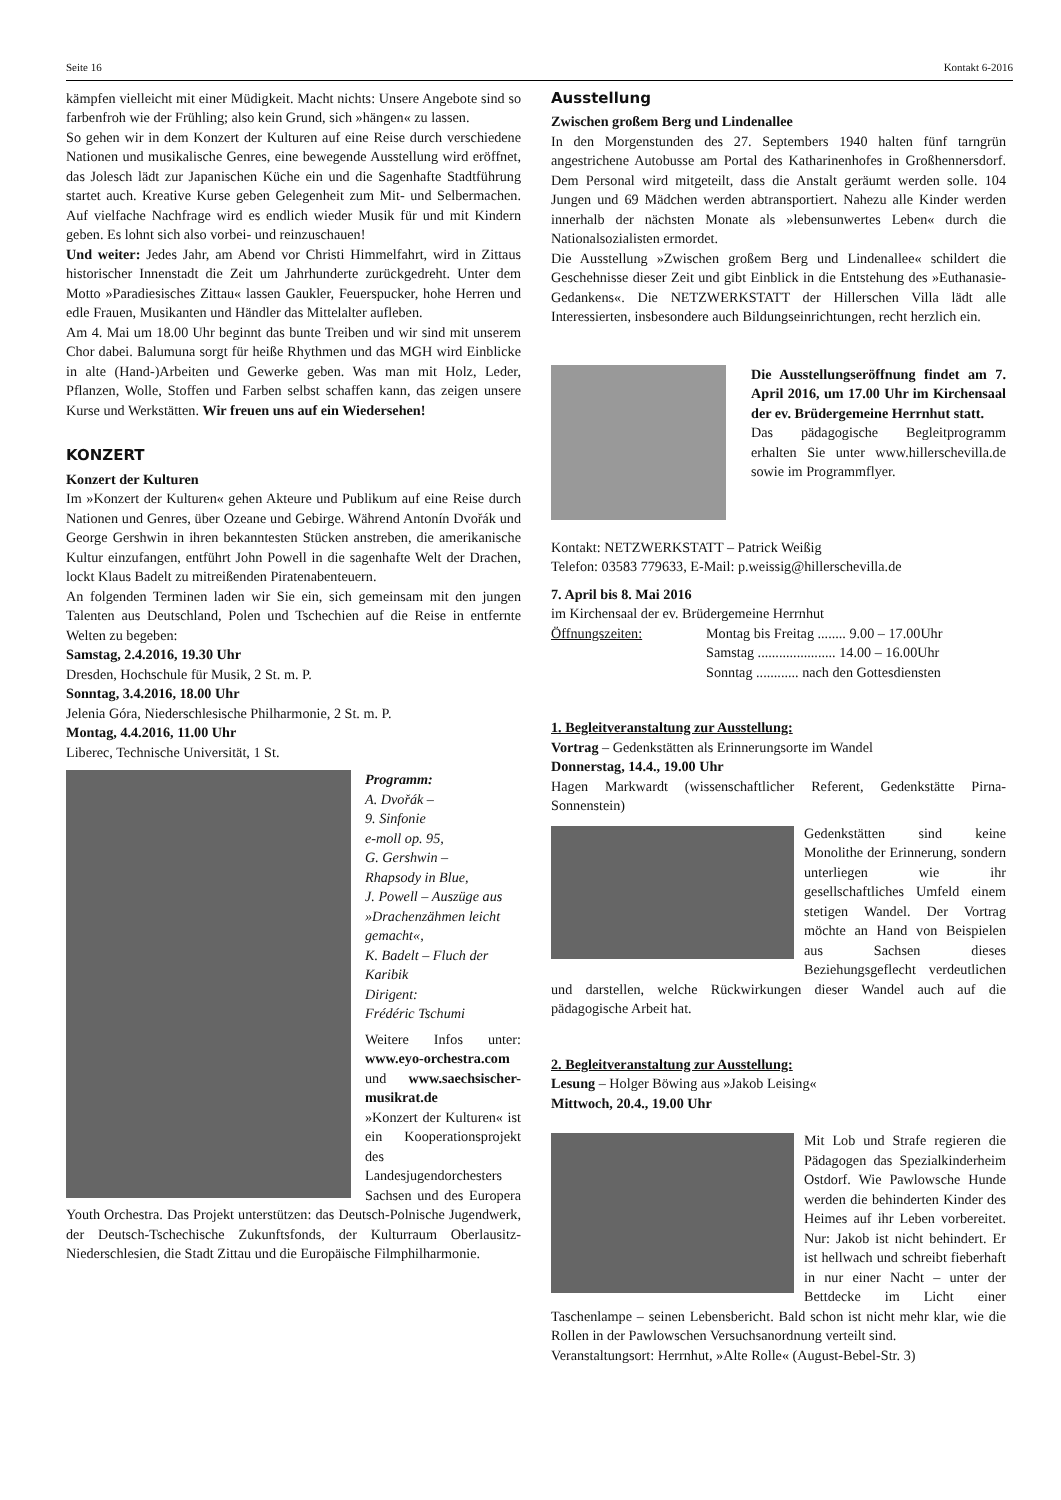Seite 16 Kontakt 6-2016
kämpfen vielleicht mit einer Müdigkeit. Macht nichts: Unsere Angebote sind so farbenfroh wie der Frühling; also kein Grund, sich »hängen« zu lassen.
So gehen wir in dem Konzert der Kulturen auf eine Reise durch verschiedene Nationen und musikalische Genres, eine bewegende Ausstellung wird eröffnet, das Jolesch lädt zur Japanischen Küche ein und die Sagenhafte Stadtführung startet auch. Kreative Kurse geben Gelegenheit zum Mit- und Selbermachen. Auf vielfache Nachfrage wird es endlich wieder Musik für und mit Kindern geben. Es lohnt sich also vorbei- und reinzuschauen!
Und weiter: Jedes Jahr, am Abend vor Christi Himmelfahrt, wird in Zittaus historischer Innenstadt die Zeit um Jahrhunderte zurückgedreht. Unter dem Motto »Paradiesisches Zittau« lassen Gaukler, Feuerspucker, hohe Herren und edle Frauen, Musikanten und Händler das Mittelalter aufleben.
Am 4. Mai um 18.00 Uhr beginnt das bunte Treiben und wir sind mit unserem Chor dabei. Balumuna sorgt für heiße Rhythmen und das MGH wird Einblicke in alte (Hand-)Arbeiten und Gewerke geben. Was man mit Holz, Leder, Pflanzen, Wolle, Stoffen und Farben selbst schaffen kann, das zeigen unsere Kurse und Werkstätten. Wir freuen uns auf ein Wiedersehen!
KONZERT
Konzert der Kulturen
Im »Konzert der Kulturen« gehen Akteure und Publikum auf eine Reise durch Nationen und Genres, über Ozeane und Gebirge. Während Antonín Dvořák und George Gershwin in ihren bekanntesten Stücken anstreben, die amerikanische Kultur einzufangen, entführt John Powell in die sagenhafte Welt der Drachen, lockt Klaus Badelt zu mitreißenden Piratenabenteuern.
An folgenden Terminen laden wir Sie ein, sich gemeinsam mit den jungen Talenten aus Deutschland, Polen und Tschechien auf die Reise in entfernte Welten zu begeben:
Samstag, 2.4.2016, 19.30 Uhr
Dresden, Hochschule für Musik, 2 St. m. P.
Sonntag, 3.4.2016, 18.00 Uhr
Jelenia Góra, Niederschlesische Philharmonie, 2 St. m. P.
Montag, 4.4.2016, 11.00 Uhr
Liberec, Technische Universität, 1 St.
Programm:
A. Dvořák –
9. Sinfonie
e-moll op. 95,
G. Gershwin –
Rhapsody in Blue,
J. Powell – Auszüge aus »Drachenzähmen leicht gemacht«,
K. Badelt – Fluch der Karibik
Dirigent:
Frédéric Tschumi
Weitere Infos unter: www.eyo-orchestra.com und www.saechsischer-musikrat.de
»Konzert der Kulturen« ist ein Kooperationsprojekt des Landesjugendorchesters Sachsen und des Europera Youth Orchestra. Das Projekt unterstützen: das Deutsch-Polnische Jugendwerk, der Deutsch-Tschechische Zukunftsfonds, der Kulturraum Oberlausitz-Niederschlesien, die Stadt Zittau und die Europäische Filmphilharmonie.
Ausstellung
Zwischen großem Berg und Lindenallee
In den Morgenstunden des 27. Septembers 1940 halten fünf tarngrün angestrichene Autobusse am Portal des Katharinenhofes in Großhennersdorf. Dem Personal wird mitgeteilt, dass die Anstalt geräumt werden solle. 104 Jungen und 69 Mädchen werden abtransportiert. Nahezu alle Kinder werden innerhalb der nächsten Monate als »lebensunwertes Leben« durch die Nationalsozialisten ermordet.
Die Ausstellung »Zwischen großem Berg und Lindenallee« schildert die Geschehnisse dieser Zeit und gibt Einblick in die Entstehung des »Euthanasie-Gedankens«. Die NETZWERKSTATT der Hillerschen Villa lädt alle Interessierten, insbesondere auch Bildungseinrichtungen, recht herzlich ein.
Die Ausstellungseröffnung findet am 7. April 2016, um 17.00 Uhr im Kirchensaal der ev. Brüdergemeine Herrnhut statt.
Das pädagogische Begleitprogramm erhalten Sie unter www.hillerschevilla.de sowie im Programmflyer.
Kontakt: NETZWERKSTATT – Patrick Weißig
Telefon: 03583 779633, E-Mail: p.weissig@hillerschevilla.de
7. April bis 8. Mai 2016
im Kirchensaal der ev. Brüdergemeine Herrnhut
Öffnungszeiten: Montag bis Freitag ........ 9.00 – 17.00Uhr
Samstag ...................... 14.00 – 16.00Uhr
Sonntag ............ nach den Gottesdiensten
1. Begleitveranstaltung zur Ausstellung:
Vortrag – Gedenkstätten als Erinnerungsorte im Wandel
Donnerstag, 14.4., 19.00 Uhr
Hagen Markwardt (wissenschaftlicher Referent, Gedenkstätte Pirna-Sonnenstein)
Gedenkstätten sind keine Monolithe der Erinnerung, sondern unterliegen wie ihr gesellschaftliches Umfeld einem stetigen Wandel. Der Vortrag möchte an Hand von Beispielen aus Sachsen dieses Beziehungsgeflecht verdeutlichen und darstellen, welche Rückwirkungen dieser Wandel auch auf die pädagogische Arbeit hat.
2. Begleitveranstaltung zur Ausstellung:
Lesung – Holger Böwing aus »Jakob Leising«
Mittwoch, 20.4., 19.00 Uhr
Mit Lob und Strafe regieren die Pädagogen das Spezialkinderheim Ostdorf. Wie Pawlowsche Hunde werden die behinderten Kinder des Heimes auf ihr Leben vorbereitet. Nur: Jakob ist nicht behindert. Er ist hellwach und schreibt fieberhaft in nur einer Nacht – unter der Bettdecke im Licht einer Taschenlampe – seinen Lebensbericht. Bald schon ist nicht mehr klar, wie die Rollen in der Pawlowschen Versuchsanordnung verteilt sind.
Veranstaltungsort: Herrnhut, »Alte Rolle« (August-Bebel-Str. 3)